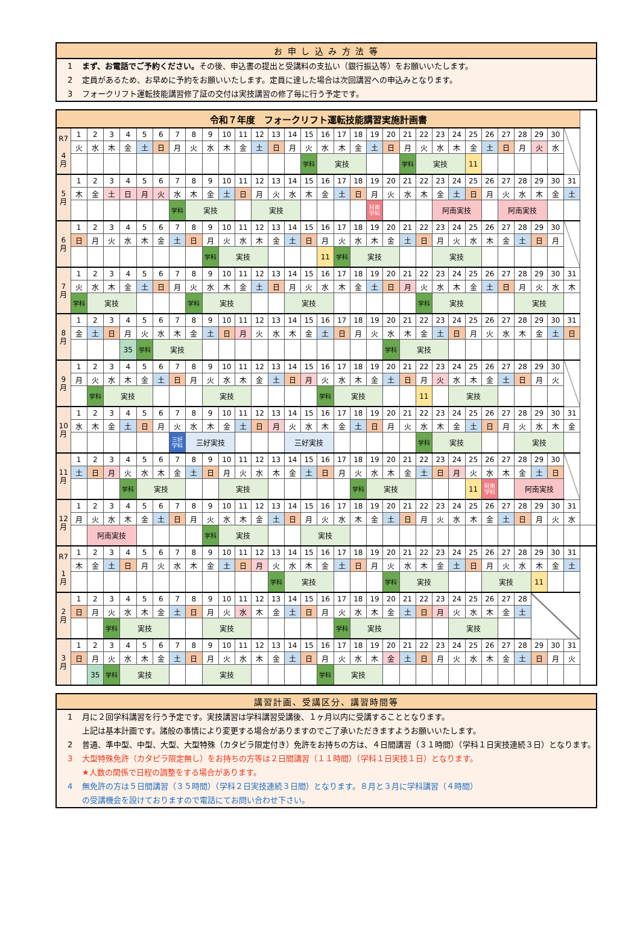お 申 し 込 み 方 法 等
1 まず、お電話でご予約ください。その後、申込書の提出と受講料の支払い（銀行振込等）をお願いいたします。
2 定員があるため、お早めに予約をお願いいたします。定員に達した場合は次回講習への申込みとなります。
3 フォークリフト運転技能講習修了証の交付は実技講習の修了毎に行う予定です。
| 令和７年度 フォークリフト運転技能講習実施計画書 | | | | | | | | | | | | | | | | | | | | | | | | | | | | | | | | |
| R7 4 月 | 1 | 2 | 3 | 4 | 5 | 6 | 7 | 8 | 9 | 10 | 11 | 12 | 13 | 14 | 15 | 16 | 17 | 18 | 19 | 20 | 21 | 22 | 23 | 24 | 25 | 26 | 27 | 28 | 29 | 30 | | |
| | 火 | 水 | 木 | 金 | 土 | 日 | 月 | 火 | 水 | 木 | 金 | 土 | 日 | 月 | 火 | 水 | 木 | 金 | 土 | 日 | 月 | 火 | 水 | 木 | 金 | 土 | 日 | 月 | 火 | 水 | | |
| | | | | | | | | | | | | | | | 学科 | 実技 | | | | | 学科 | 実技 | | | 11 | | | | | | | |
| 5 月 | 1 | 2 | 3 | 4 | 5 | 6 | 7 | 8 | 9 | 10 | 11 | 12 | 13 | 14 | 15 | 16 | 17 | 18 | 19 | 20 | 21 | 22 | 23 | 24 | 25 | 26 | 27 | 28 | 29 | 30 | 31 | |
| | 木 | 金 | 土 | 日 | 月 | 火 | 水 | 木 | 金 | 土 | 日 | 月 | 火 | 水 | 木 | 金 | 土 | 日 | 月 | 火 | 水 | 木 | 金 | 土 | 日 | 月 | 火 | 水 | 木 | 金 | 土 | |
| | | | | | | | 学科 | 実技 | | | | 実技 | | | | | | | 阿南 学科 | | | | 阿南実技 | | | | 阿南実技 | | | | | |
| 6 月 | 1 | 2 | 3 | 4 | 5 | 6 | 7 | 8 | 9 | 10 | 11 | 12 | 13 | 14 | 15 | 16 | 17 | 18 | 19 | 20 | 21 | 22 | 23 | 24 | 25 | 26 | 27 | 28 | 29 | 30 | | |
| | 日 | 月 | 火 | 水 | 木 | 金 | 土 | 日 | 月 | 火 | 水 | 木 | 金 | 土 | 日 | 月 | 火 | 水 | 木 | 金 | 土 | 日 | 月 | 火 | 水 | 木 | 金 | 土 | 日 | 月 | | |
| | | | | | | | | | 学科 | 実技 | | | | | | 11 | 学科 | 実技 | | | | | 実技 | | | | | | | | | |
| 7 月 | 1 | 2 | 3 | 4 | 5 | 6 | 7 | 8 | 9 | 10 | 11 | 12 | 13 | 14 | 15 | 16 | 17 | 18 | 19 | 20 | 21 | 22 | 23 | 24 | 25 | 26 | 27 | 28 | 29 | 30 | 31 | |
| | 火 | 水 | 木 | 金 | 土 | 日 | 月 | 火 | 水 | 木 | 金 | 土 | 日 | 月 | 火 | 水 | 木 | 金 | 土 | 日 | 月 | 火 | 水 | 木 | 金 | 土 | 日 | 月 | 火 | 水 | 木 | |
| | 学科 | 実技 | | | | | | 学科 | 実技 | | | | | 実技 | | | | | | | | 学科 | 実技 | | | | | 実技 | | | | |
| 8 月 | 1 | 2 | 3 | 4 | 5 | 6 | 7 | 8 | 9 | 10 | 11 | 12 | 13 | 14 | 15 | 16 | 17 | 18 | 19 | 20 | 21 | 22 | 23 | 24 | 25 | 26 | 27 | 28 | 29 | 30 | 31 | |
| | 金 | 土 | 日 | 月 | 火 | 水 | 木 | 金 | 土 | 日 | 月 | 火 | 水 | 木 | 金 | 土 | 日 | 月 | 火 | 水 | 木 | 金 | 土 | 日 | 月 | 火 | 水 | 木 | 金 | 土 | 日 | |
| | | | | 35 | 学科 | 実技 | | | | | | | | | | | | | | 学科 | 実技 | | | | | | | | | | | |
| 9 月 | 1 | 2 | 3 | 4 | 5 | 6 | 7 | 8 | 9 | 10 | 11 | 12 | 13 | 14 | 15 | 16 | 17 | 18 | 19 | 20 | 21 | 22 | 23 | 24 | 25 | 26 | 27 | 28 | 29 | 30 | | |
| | 月 | 火 | 水 | 木 | 金 | 土 | 日 | 月 | 火 | 水 | 木 | 金 | 土 | 日 | 月 | 火 | 水 | 木 | 金 | 土 | 日 | 月 | 火 | 水 | 木 | 金 | 土 | 日 | 月 | 火 | | |
| | | 学科 | 実技 | | | | | | 実技 | | | | | | | 学科 | 実技 | | | | | 11 | | 実技 | | | | | | | | |
| 10 月 | 1 | 2 | 3 | 4 | 5 | 6 | 7 | 8 | 9 | 10 | 11 | 12 | 13 | 14 | 15 | 16 | 17 | 18 | 19 | 20 | 21 | 22 | 23 | 24 | 25 | 26 | 27 | 28 | 29 | 30 | 31 | |
| | 水 | 木 | 金 | 土 | 日 | 月 | 火 | 水 | 木 | 金 | 土 | 日 | 月 | 火 | 水 | 木 | 金 | 土 | 日 | 月 | 火 | 水 | 木 | 金 | 土 | 日 | 月 | 火 | 水 | 木 | 金 | |
| | | | | | | | 三好 学科 | 三好実技 | | | | | | 三好実技 | | | | | | | | 学科 | 実技 | | | | | 実技 | | | | |
| 11 月 | 1 | 2 | 3 | 4 | 5 | 6 | 7 | 8 | 9 | 10 | 11 | 12 | 13 | 14 | 15 | 16 | 17 | 18 | 19 | 20 | 21 | 22 | 23 | 24 | 25 | 26 | 27 | 28 | 29 | 30 | | |
| | 土 | 日 | 月 | 火 | 水 | 木 | 金 | 土 | 日 | 月 | 火 | 水 | 木 | 金 | 土 | 日 | 月 | 火 | 水 | 木 | 金 | 土 | 日 | 月 | 火 | 水 | 木 | 金 | 土 | 日 | | |
| | | | | 学科 | 実技 | | | | | 実技 | | | | | | | | 学科 | 実技 | | | | | | 11 | 阿南 学科 | | 阿南実技 | | | | |
| 12 月 | 1 | 2 | 3 | 4 | 5 | 6 | 7 | 8 | 9 | 10 | 11 | 12 | 13 | 14 | 15 | 16 | 17 | 18 | 19 | 20 | 21 | 22 | 23 | 24 | 25 | 26 | 27 | 28 | 29 | 30 | 31 | |
| | 月 | 火 | 水 | 木 | 金 | 土 | 日 | 月 | 火 | 水 | 木 | 金 | 土 | 日 | 月 | 火 | 水 | 木 | 金 | 土 | 日 | 月 | 火 | 水 | 木 | 金 | 土 | 日 | 月 | 火 | 水 | |
| | | 阿南実技 | | | | | | | 学科 | 実技 | | | | | 実技 | | | | | | | | | | | | | | | | | |
| R7 1 月 | 1 | 2 | 3 | 4 | 5 | 6 | 7 | 8 | 9 | 10 | 11 | 12 | 13 | 14 | 15 | 16 | 17 | 18 | 19 | 20 | 21 | 22 | 23 | 24 | 25 | 26 | 27 | 28 | 29 | 30 | 31 | |
| | 木 | 金 | 土 | 日 | 月 | 火 | 水 | 木 | 金 | 土 | 日 | 月 | 火 | 水 | 木 | 金 | 土 | 日 | 月 | 火 | 水 | 木 | 金 | 土 | 日 | 月 | 火 | 水 | 木 | 金 | 土 | |
| | | | | | | | | | | | | | 学科 | 実技 | | | | | | 学科 | 実技 | | | | | 実技 | | | 11 | | | |
| 2 月 | 1 | 2 | 3 | 4 | 5 | 6 | 7 | 8 | 9 | 10 | 11 | 12 | 13 | 14 | 15 | 16 | 17 | 18 | 19 | 20 | 21 | 22 | 23 | 24 | 25 | 26 | 27 | 28 | | | | |
| | 日 | 月 | 火 | 水 | 木 | 金 | 土 | 日 | 月 | 火 | 水 | 木 | 金 | 土 | 日 | 月 | 火 | 水 | 木 | 金 | 土 | 日 | 月 | 火 | 水 | 木 | 金 | 土 | | | | |
| | | | 学科 | 実技 | | | | | 実技 | | | | | | | | 学科 | 実技 | | | | | | 実技 | | | | | | | | |
| 3 月 | 1 | 2 | 3 | 4 | 5 | 6 | 7 | 8 | 9 | 10 | 11 | 12 | 13 | 14 | 15 | 16 | 17 | 18 | 19 | 20 | 21 | 22 | 23 | 24 | 25 | 26 | 27 | 28 | 29 | 30 | 31 | |
| | 日 | 月 | 火 | 水 | 木 | 金 | 土 | 日 | 月 | 火 | 水 | 木 | 金 | 土 | 日 | 月 | 火 | 水 | 木 | 金 | 土 | 日 | 月 | 火 | 水 | 木 | 金 | 土 | 日 | 月 | 火 | |
| | | 35 | 学科 | 実技 | | | | | 実技 | | | | | | | 学科 | 実技 | | | | | | | | | | | | | | | |
講習計画、受講区分、講習時間等
1 月に２回学科講習を行う予定です。実技講習は学科講習受講後、１ヶ月以内に受講することとなります。
上記は基本計画です。諸般の事情により変更する場合がありますのでご了承いただきますようお願いいたします。
2 普通、準中型、中型、大型、大型特殊（カタピラ限定付き）免許をお持ちの方は、４日間講習（３１時間）（学科１日実技連続３日）となります。
3 大型特殊免許（カタピラ限定無し）をお持ちの方等は２日間講習（１１時間）（学科１日実技１日）となります。
★人数の関係で日程の調整をする場合があります。
4 無免許の方は５日間講習（３５時間）（学科２日実技連続３日間）となります。８月と３月に学科講習（４時間）
の受講機会を設けておりますので電話にてお問い合わせ下さい。